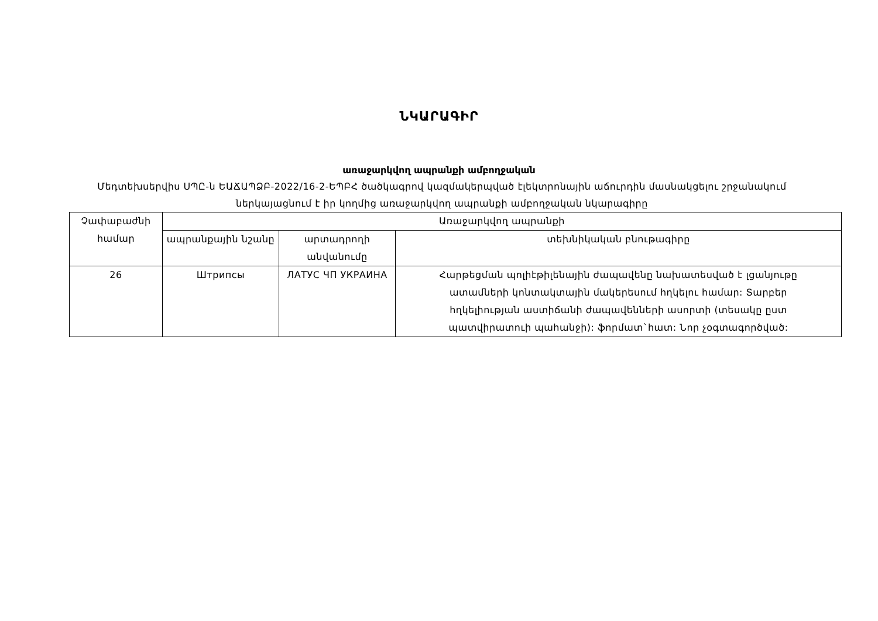ՆԿԱՐԱԳԻՐ
առաջարկվող ապրանքի ամբողջական
Մեդտեխսերվիս ՍՊԸ-ն ԵԱՃԱՊՁԲ-2022/16-2-ԵՊԲՀ ծածկագրով կազմակերպված էլեկտրոնային աճուրդին մասնակցելու շրջանակում ներկայացնում է իր կողմից առաջարկվող ապրանքի ամբողջական նկարագիրը
| Չափաբաժնի համար | Առաջարկվող ապրանքի | | |
| --- | --- | --- | --- |
| | ապրանքային նշանը | արտադրողի անվանումը | տեխնիկական բնութագիրը |
| 26 | Штрипсы | ЛАТУС ЧП УКРАИНА | Հարթեցման պոլիէթիլենային ժապավենը նախատեսված է լցանյութը ատամների կոնտակտային մակերեսում հղկելու համար: Տարբեր հղկելիության աստիճանի ժապավենների ասորտի (տեսակը ըստ պատվիրատուի պահանջի): ֆորմատ`հատ: Նոր չօգտագործված: |